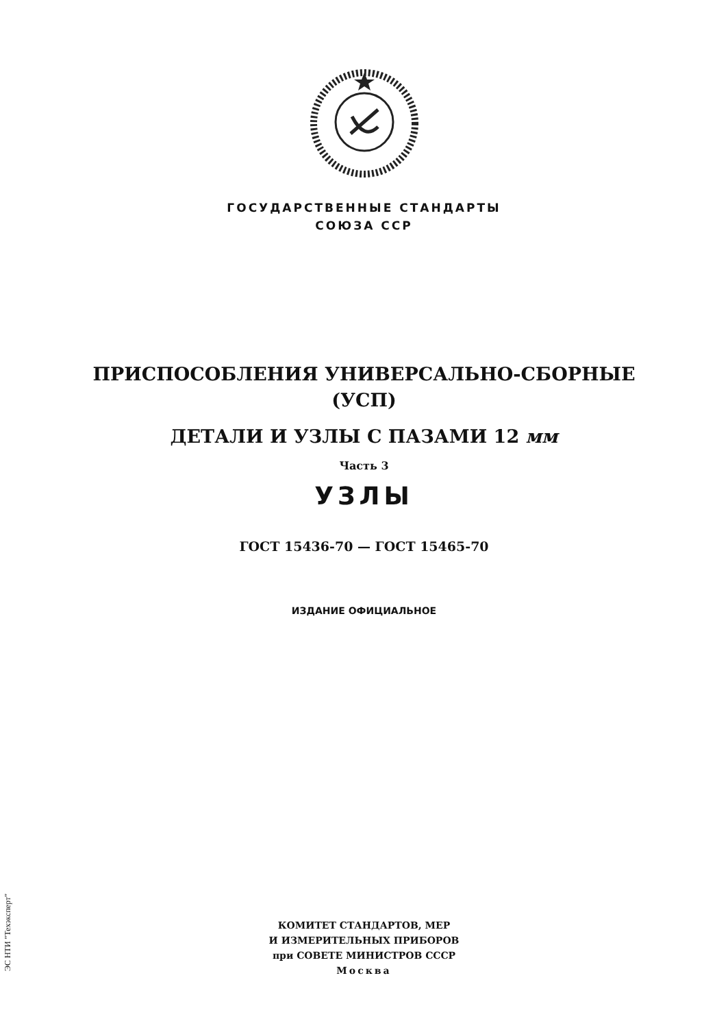ГОСУДАРСТВЕННЫЕ СТАНДАРТЫ
СОЮЗА ССР
ПРИСПОСОБЛЕНИЯ УНИВЕРСАЛЬНО-СБОРНЫЕ
(УСП)
ДЕТАЛИ И УЗЛЫ С ПАЗАМИ 12 мм
Часть 3
УЗЛЫ
ГОСТ 15436-70 — ГОСТ 15465-70
ИЗДАНИЕ ОФИЦИАЛЬНОЕ
КОМИТЕТ СТАНДАРТОВ, МЕР
И ИЗМЕРИТЕЛЬНЫХ ПРИБОРОВ
при СОВЕТЕ МИНИСТРОВ СССР
Москва
ЭС НТИ "Техэксперт"